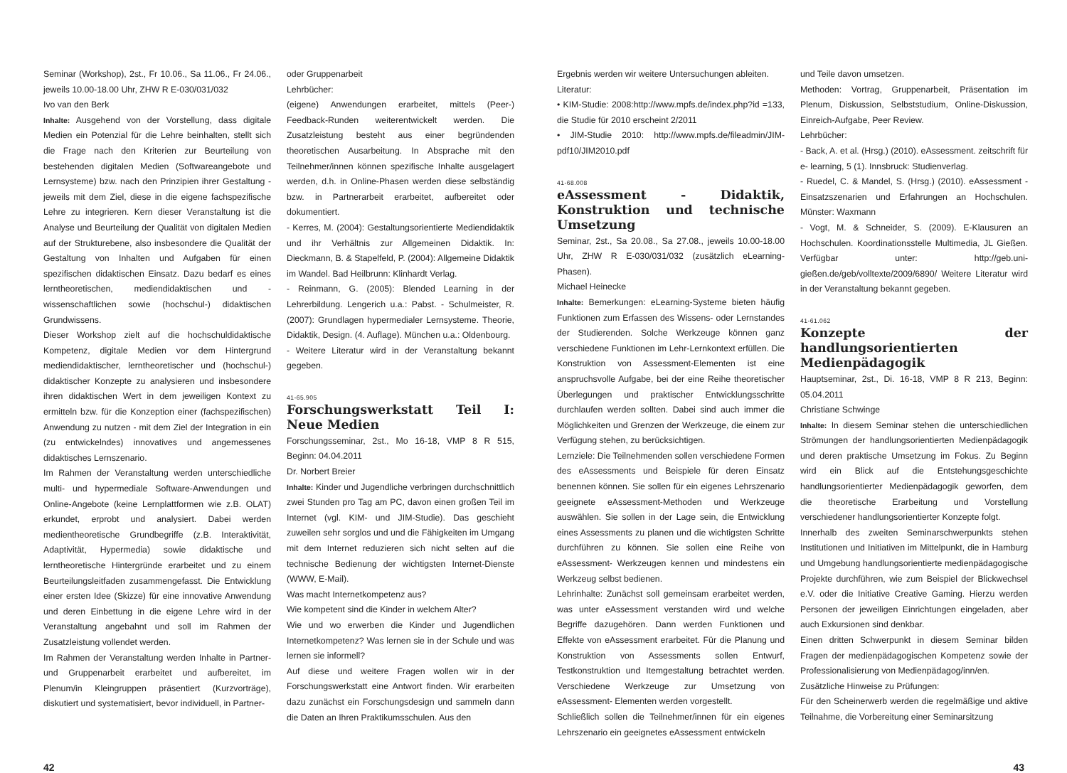Seminar (Workshop), 2st., Fr 10.06., Sa 11.06., Fr 24.06., jeweils 10.00-18.00 Uhr, ZHW R E-030/031/032
Ivo van den Berk
Inhalte: Ausgehend von der Vorstellung, dass digitale Medien ein Potenzial für die Lehre beinhalten, stellt sich die Frage nach den Kriterien zur Beurteilung von bestehenden digitalen Medien (Softwareangebote und Lernsysteme) bzw. nach den Prinzipien ihrer Gestaltung - jeweils mit dem Ziel, diese in die eigene fachspezifische Lehre zu integrieren. Kern dieser Veranstaltung ist die Analyse und Beurteilung der Qualität von digitalen Medien auf der Strukturebene, also insbesondere die Qualität der Gestaltung von Inhalten und Aufgaben für einen spezifischen didaktischen Einsatz. Dazu bedarf es eines lerntheoretischen, mediendidaktischen und - wissenschaftlichen sowie (hochschul-) didaktischen Grundwissens.
Dieser Workshop zielt auf die hochschuldidaktische Kompetenz, digitale Medien vor dem Hintergrund mediendidaktischer, lerntheoretischer und (hochschul-) didaktischer Konzepte zu analysieren und insbesondere ihren didaktischen Wert in dem jeweiligen Kontext zu ermitteln bzw. für die Konzeption einer (fachspezifischen) Anwendung zu nutzen - mit dem Ziel der Integration in ein (zu entwickelndes) innovatives und angemessenes didaktisches Lernszenario.
Im Rahmen der Veranstaltung werden unterschiedliche multi- und hypermediale Software-Anwendungen und Online-Angebote (keine Lernplattformen wie z.B. OLAT) erkundet, erprobt und analysiert. Dabei werden medientheoretische Grundbegriffe (z.B. Interaktivität, Adaptivität, Hypermedia) sowie didaktische und lerntheoretische Hintergründe erarbeitet und zu einem Beurteilungsleitfaden zusammengefasst. Die Entwicklung einer ersten Idee (Skizze) für eine innovative Anwendung und deren Einbettung in die eigene Lehre wird in der Veranstaltung angebahnt und soll im Rahmen der Zusatzleistung vollendet werden.
Im Rahmen der Veranstaltung werden Inhalte in Partner- und Gruppenarbeit erarbeitet und aufbereitet, im Plenum/in Kleingruppen präsentiert (Kurzvorträge), diskutiert und systematisiert, bevor individuell, in Partner-
oder Gruppenarbeit
Lehrbücher:
(eigene) Anwendungen erarbeitet, mittels (Peer-) Feedback-Runden weiterentwickelt werden. Die Zusatzleistung besteht aus einer begründenden theoretischen Ausarbeitung. In Absprache mit den Teilnehmer/innen können spezifische Inhalte ausgelagert werden, d.h. in Online-Phasen werden diese selbständig bzw. in Partnerarbeit erarbeitet, aufbereitet oder dokumentiert.
- Kerres, M. (2004): Gestaltungsorientierte Mediendidaktik und ihr Verhältnis zur Allgemeinen Didaktik. In: Dieckmann, B. & Stapelfeld, P. (2004): Allgemeine Didaktik im Wandel. Bad Heilbrunn: Klinhardt Verlag.
- Reinmann, G. (2005): Blended Learning in der Lehrerbildung. Lengerich u.a.: Pabst. - Schulmeister, R. (2007): Grundlagen hypermedialer Lernsysteme. Theorie, Didaktik, Design. (4. Auflage). München u.a.: Oldenbourg.
- Weitere Literatur wird in der Veranstaltung bekannt gegeben.
41-65.905
Forschungswerkstatt Teil I: Neue Medien
Forschungsseminar, 2st., Mo 16-18, VMP 8 R 515, Beginn: 04.04.2011
Dr. Norbert Breier
Inhalte: Kinder und Jugendliche verbringen durchschnittlich zwei Stunden pro Tag am PC, davon einen großen Teil im Internet (vgl. KIM- und JIM-Studie). Das geschieht zuweilen sehr sorglos und und die Fähigkeiten im Umgang mit dem Internet reduzieren sich nicht selten auf die technische Bedienung der wichtigsten Internet-Dienste (WWW, E-Mail).
Was macht Internetkompetenz aus?
Wie kompetent sind die Kinder in welchem Alter?
Wie und wo erwerben die Kinder und Jugendlichen Internetkompetenz? Was lernen sie in der Schule und was lernen sie informell?
Auf diese und weitere Fragen wollen wir in der Forschungswerkstatt eine Antwort finden. Wir erarbeiten dazu zunächst ein Forschungsdesign und sammeln dann die Daten an Ihren Praktikumsschulen. Aus den
Ergebnis werden wir weitere Untersuchungen ableiten.
Literatur:
• KIM-Studie: 2008:http://www.mpfs.de/index.php?id =133, die Studie für 2010 erscheint 2/2011
• JIM-Studie 2010: http://www.mpfs.de/fileadmin/JIM-pdf10/JIM2010.pdf
41-68.008
eAssessment - Didaktik, Konstruktion und technische Umsetzung
Seminar, 2st., Sa 20.08., Sa 27.08., jeweils 10.00-18.00 Uhr, ZHW R E-030/031/032 (zusätzlich eLearning-Phasen).
Michael Heinecke
Inhalte: Bemerkungen: eLearning-Systeme bieten häufig Funktionen zum Erfassen des Wissens- oder Lernstandes der Studierenden. Solche Werkzeuge können ganz verschiedene Funktionen im Lehr-Lernkontext erfüllen. Die Konstruktion von Assessment-Elementen ist eine anspruchsvolle Aufgabe, bei der eine Reihe theoretischer Überlegungen und praktischer Entwicklungsschritte durchlaufen werden sollten. Dabei sind auch immer die Möglichkeiten und Grenzen der Werkzeuge, die einem zur Verfügung stehen, zu berücksichtigen.
Lernziele: Die Teilnehmenden sollen verschiedene Formen des eAssessments und Beispiele für deren Einsatz benennen können. Sie sollen für ein eigenes Lehrszenario geeignete eAssessment-Methoden und Werkzeuge auswählen. Sie sollen in der Lage sein, die Entwicklung eines Assessments zu planen und die wichtigsten Schritte durchführen zu können. Sie sollen eine Reihe von eAssessment- Werkzeugen kennen und mindestens ein Werkzeug selbst bedienen.
Lehrinhalte: Zunächst soll gemeinsam erarbeitet werden, was unter eAssessment verstanden wird und welche Begriffe dazugehören. Dann werden Funktionen und Effekte von eAssessment erarbeitet. Für die Planung und Konstruktion von Assessments sollen Entwurf, Testkonstruktion und Itemgestaltung betrachtet werden. Verschiedene Werkzeuge zur Umsetzung von eAssessment- Elementen werden vorgestellt.
Schließlich sollen die Teilnehmer/innen für ein eigenes Lehrszenario ein geeignetes eAssessment entwickeln
und Teile davon umsetzen.
Methoden: Vortrag, Gruppenarbeit, Präsentation im Plenum, Diskussion, Selbststudium, Online-Diskussion, Einreich-Aufgabe, Peer Review.
Lehrbücher:
- Back, A. et al. (Hrsg.) (2010). eAssessment. zeitschrift für e- learning, 5 (1). Innsbruck: Studienverlag.
- Ruedel, C. & Mandel, S. (Hrsg.) (2010). eAssessment - Einsatzszenarien und Erfahrungen an Hochschulen. Münster: Waxmann
- Vogt, M. & Schneider, S. (2009). E-Klausuren an Hochschulen. Koordinationsstelle Multimedia, JL Gießen. Verfügbar unter: http://geb.uni-gießen.de/geb/volltexte/2009/6890/ Weitere Literatur wird in der Veranstaltung bekannt gegeben.
41-61.062
Konzepte der handlungsorientierten Medienpädagogik
Hauptseminar, 2st., Di. 16-18, VMP 8 R 213, Beginn: 05.04.2011
Christiane Schwinge
Inhalte: In diesem Seminar stehen die unterschiedlichen Strömungen der handlungsorientierten Medienpädagogik und deren praktische Umsetzung im Fokus. Zu Beginn wird ein Blick auf die Entstehungsgeschichte handlungsorientierter Medienpädagogik geworfen, dem die theoretische Erarbeitung und Vorstellung verschiedener handlungsorientierter Konzepte folgt.
Innerhalb des zweiten Seminarschwerpunkts stehen Institutionen und Initiativen im Mittelpunkt, die in Hamburg und Umgebung handlungsorientierte medienpädagogische Projekte durchführen, wie zum Beispiel der Blickwechsel e.V. oder die Initiative Creative Gaming. Hierzu werden Personen der jeweiligen Einrichtungen eingeladen, aber auch Exkursionen sind denkbar.
Einen dritten Schwerpunkt in diesem Seminar bilden Fragen der medienpädagogischen Kompetenz sowie der Professionalisierung von Medienpädagog/inn/en.
Zusätzliche Hinweise zu Prüfungen:
Für den Scheinerwerb werden die regelmäßige und aktive Teilnahme, die Vorbereitung einer Seminarsitzung
42 43